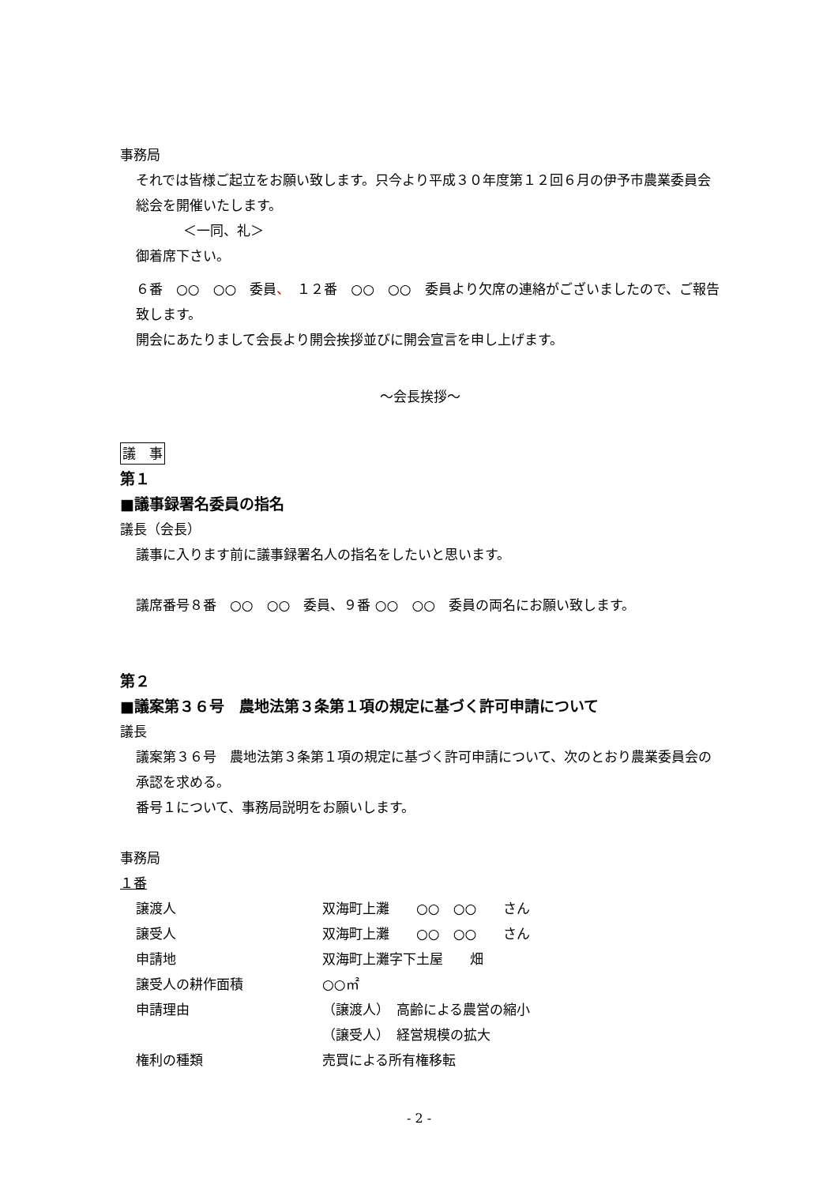事務局
それでは皆様ご起立をお願い致します。只今より平成３０年度第１２回６月の伊予市農業委員会総会を開催いたします。
＜一同、礼＞
御着席下さい。
６番　○○　○○　委員、　１２番　○○　○○　委員より欠席の連絡がございましたので、ご報告致します。
開会にあたりまして会長より開会挨拶並びに開会宣言を申し上げます。
～会長挨拶～
議　事
第１
■議事録署名委員の指名
議長（会長）
議事に入ります前に議事録署名人の指名をしたいと思います。
議席番号８番　○○　○○　委員、９番 ○○　○○　委員の両名にお願い致します。
第２
■議案第３６号　農地法第３条第１項の規定に基づく許可申請について
議長
議案第３６号　農地法第３条第１項の規定に基づく許可申請について、次のとおり農業委員会の承認を求める。
番号１について、事務局説明をお願いします。
事務局
１番
| 譲渡人 | 双海町上灘 ○○ ○○ さん |
| 譲受人 | 双海町上灘 ○○ ○○ さん |
| 申請地 | 双海町上灘字下土屋 畑 |
| 譲受人の耕作面積 | ○○㎡ |
| 申請理由 | （譲渡人） 高齢による農営の縮小 |
| | （譲受人） 経営規模の拡大 |
| 権利の種類 | 売買による所有権移転 |
- 2 -